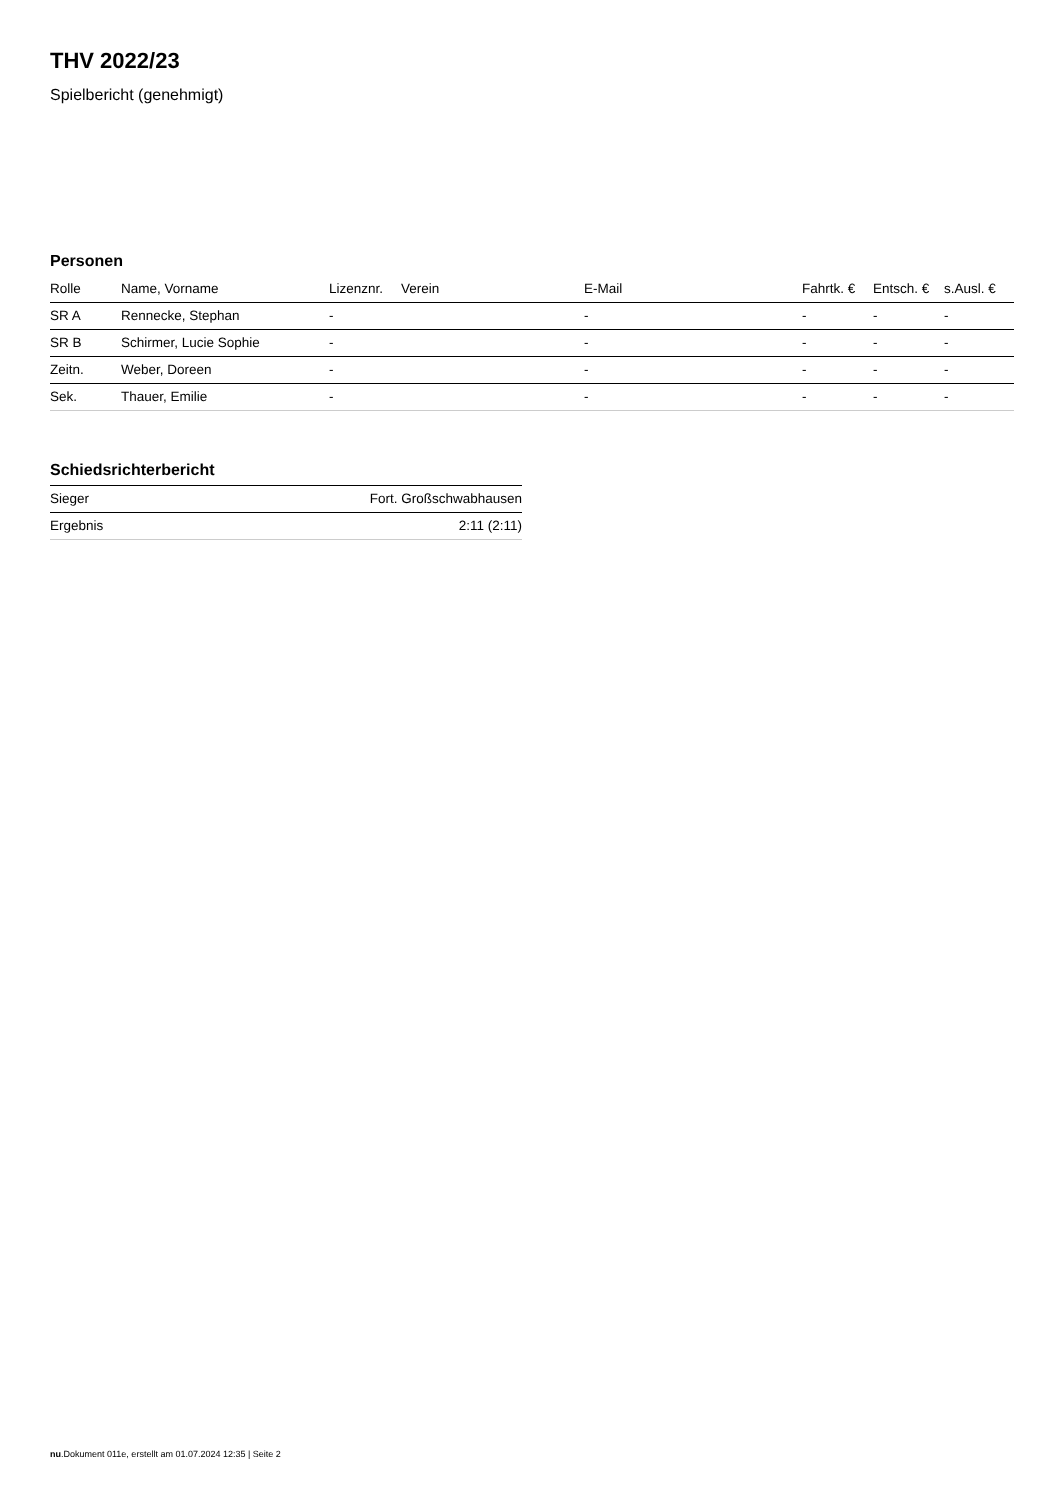THV 2022/23
Spielbericht (genehmigt)
Personen
| Rolle | Name, Vorname | Lizenznr. | Verein | E-Mail | Fahrtk. € | Entsch. € | s.Ausl. € |
| --- | --- | --- | --- | --- | --- | --- | --- |
| SR A | Rennecke, Stephan | - | | - | - | - | - |
| SR B | Schirmer, Lucie Sophie | - | | - | - | - | - |
| Zeitn. | Weber, Doreen | - | | - | - | - | - |
| Sek. | Thauer, Emilie | - | | - | - | - | - |
Schiedsrichterbericht
| Sieger | Fort. Großschwabhausen |
| Ergebnis | 2:11 (2:11) |
nu.Dokument 011e, erstellt am 01.07.2024 12:35 | Seite 2